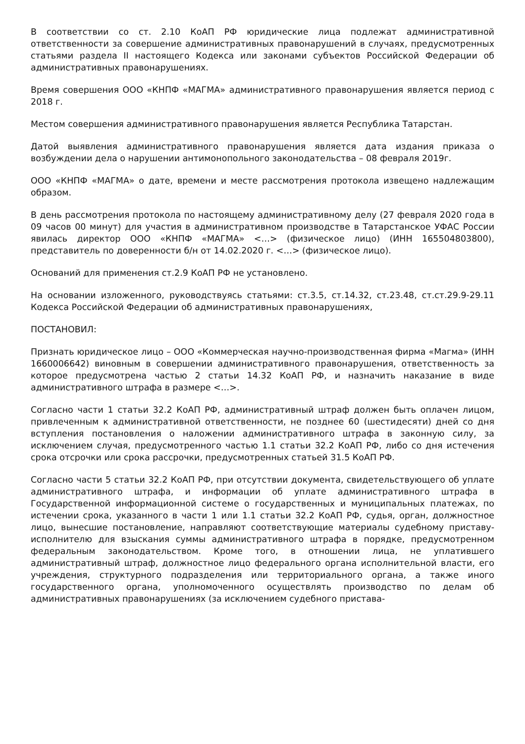В соответствии со ст. 2.10 КоАП РФ юридические лица подлежат административной ответственности за совершение административных правонарушений в случаях, предусмотренных статьями раздела II настоящего Кодекса или законами субъектов Российской Федерации об административных правонарушениях.
Время совершения ООО «КНПФ «МАГМА» административного правонарушения является период с 2018 г.
Местом совершения административного правонарушения является Республика Татарстан.
Датой выявления административного правонарушения является дата издания приказа о возбуждении дела о нарушении антимонопольного законодательства – 08 февраля 2019г.
ООО «КНПФ «МАГМА» о дате, времени и месте рассмотрения протокола извещено надлежащим образом.
В день рассмотрения протокола по настоящему административному делу (27 февраля 2020 года в 09 часов 00 минут) для участия в административном производстве в Татарстанское УФАС России явилась директор ООО «КНПФ «МАГМА» <…> (физическое лицо) (ИНН 165504803800), представитель по доверенности б/н от 14.02.2020 г. <…> (физическое лицо).
Оснований для применения ст.2.9 КоАП РФ не установлено.
На основании изложенного, руководствуясь статьями: ст.3.5, ст.14.32, ст.23.48, ст.ст.29.9-29.11 Кодекса Российской Федерации об административных правонарушениях,
ПОСТАНОВИЛ:
Признать юридическое лицо – ООО «Коммерческая научно-производственная фирма «Магма» (ИНН 1660006642) виновным в совершении административного правонарушения, ответственность за которое предусмотрена частью 2 статьи 14.32 КоАП РФ, и назначить наказание в виде административного штрафа в размере <…>.
Согласно части 1 статьи 32.2 КоАП РФ, административный штраф должен быть оплачен лицом, привлеченным к административной ответственности, не позднее 60 (шестидесяти) дней со дня вступления постановления о наложении административного штрафа в законную силу, за исключением случая, предусмотренного частью 1.1 статьи 32.2 КоАП РФ, либо со дня истечения срока отсрочки или срока рассрочки, предусмотренных статьей 31.5 КоАП РФ.
Согласно части 5 статьи 32.2 КоАП РФ, при отсутствии документа, свидетельствующего об уплате административного штрафа, и информации об уплате административного штрафа в Государственной информационной системе о государственных и муниципальных платежах, по истечении срока, указанного в части 1 или 1.1 статьи 32.2 КоАП РФ, судья, орган, должностное лицо, вынесшие постановление, направляют соответствующие материалы судебному приставу-исполнителю для взыскания суммы административного штрафа в порядке, предусмотренном федеральным законодательством. Кроме того, в отношении лица, не уплатившего административный штраф, должностное лицо федерального органа исполнительной власти, его учреждения, структурного подразделения или территориального органа, а также иного государственного органа, уполномоченного осуществлять производство по делам об административных правонарушениях (за исключением судебного пристава-